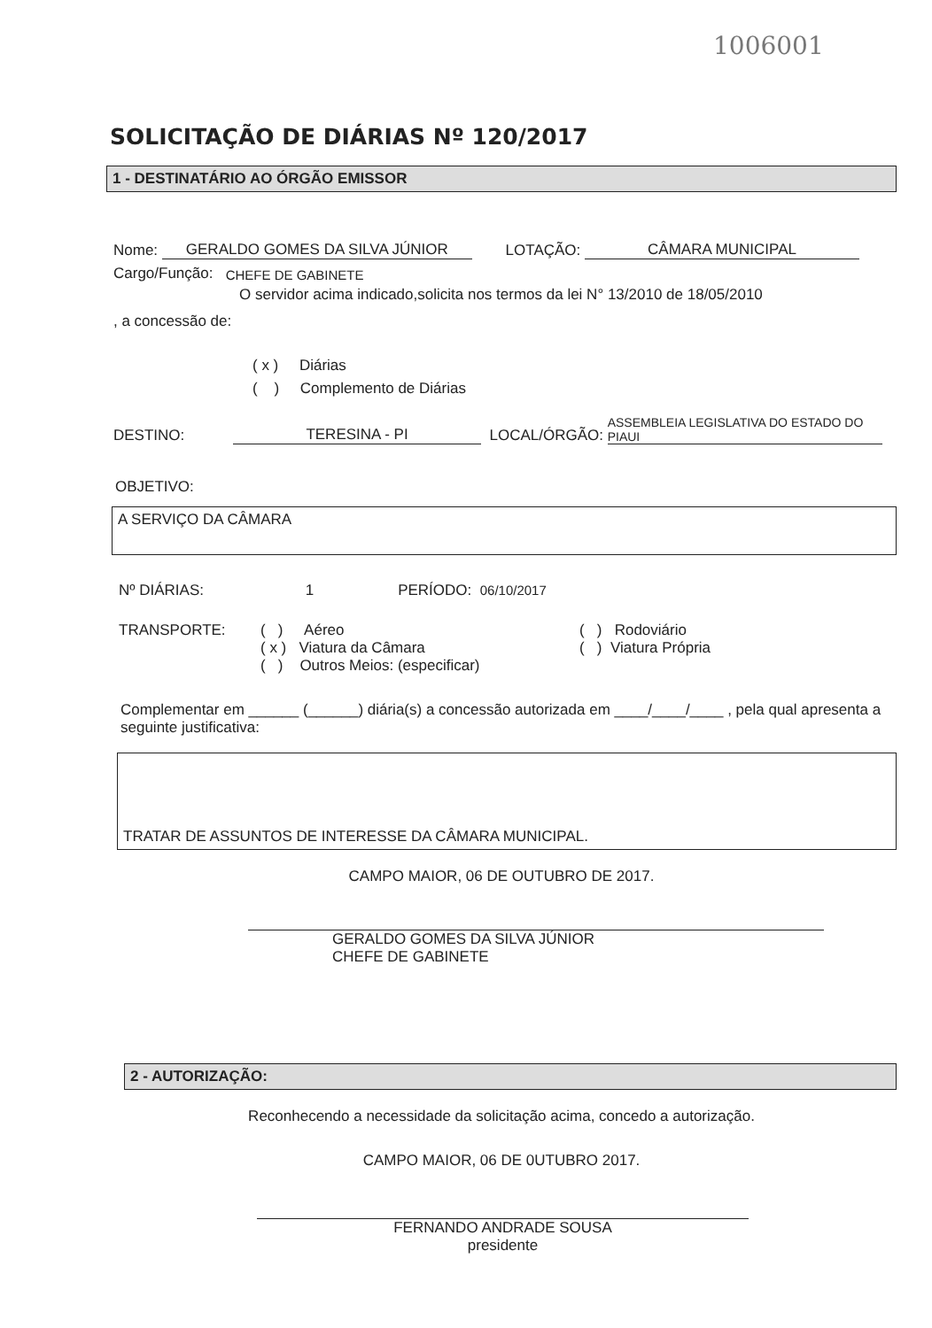1006001
SOLICITAÇÃO DE DIÁRIAS Nº 120/2017
1 - DESTINATÁRIO AO ÓRGÃO EMISSOR
Nome: GERALDO GOMES DA SILVA JÚNIOR LOTAÇÃO: CÂMARA MUNICIPAL
Cargo/Função: CHEFE DE GABINETE
O servidor acima indicado,solicita nos termos da lei N° 13/2010 de 18/05/2010
, a concessão de:
( x ) Diárias
( ) Complemento de Diárias
DESTINO: TERESINA - PI LOCAL/ÓRGÃO: ASSEMBLEIA LEGISLATIVA DO ESTADO DO PIAUI
OBJETIVO:
A SERVIÇO DA CÂMARA
Nº DIÁRIAS: 1 PERÍODO: 06/10/2017
TRANSPORTE: ( ) Aéreo
( x ) Viatura da Câmara
( ) Outros Meios: (especificar)
( ) Rodoviário
( ) Viatura Própria
Complementar em ______ (______) diária(s) a concessão autorizada em ____/____/____ , pela qual apresenta a seguinte justificativa:
TRATAR DE ASSUNTOS DE INTERESSE DA CÂMARA MUNICIPAL.
CAMPO MAIOR, 06 DE OUTUBRO DE 2017.
GERALDO GOMES DA SILVA JÚNIOR
CHEFE DE GABINETE
2 - AUTORIZAÇÃO:
Reconhecendo a necessidade da solicitação acima, concedo a autorização.
CAMPO MAIOR, 06 DE 0UTUBRO 2017.
FERNANDO ANDRADE SOUSA
presidente